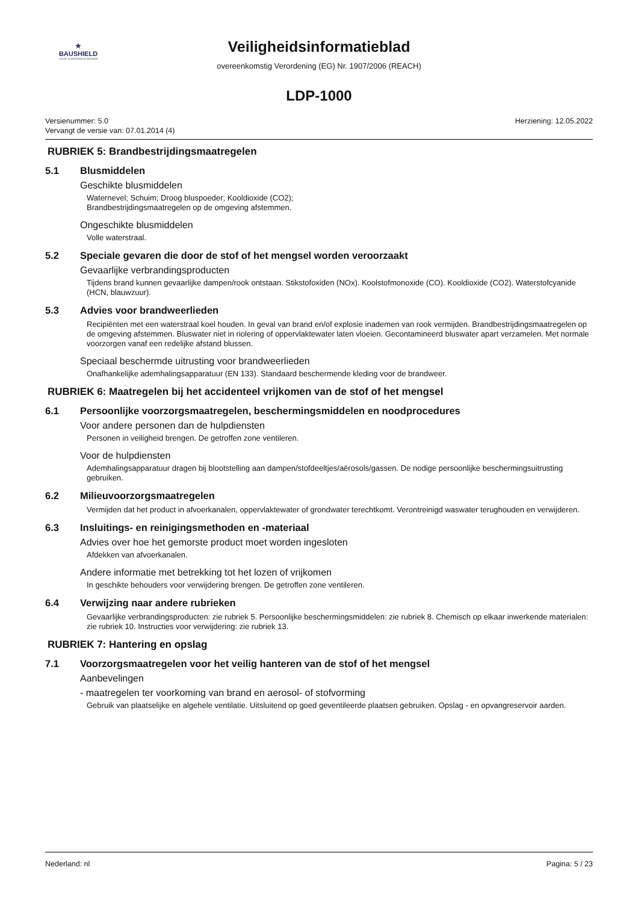★
BAUSHIELD
LUCHT- & WATERDICHT BOUWEN
Veiligheidsinformatieblad
overeenkomstig Verordening (EG) Nr. 1907/2006 (REACH)
LDP-1000
Versienummer: 5.0
Vervangt de versie van: 07.01.2014 (4)
Herziening: 12.05.2022
RUBRIEK 5: Brandbestrijdingsmaatregelen
5.1 Blusmiddelen
Geschikte blusmiddelen
Waternevel; Schuim; Droog bluspoeder; Kooldioxide (CO2);
Brandbestrijdingsmaatregelen op de omgeving afstemmen.
Ongeschikte blusmiddelen
Volle waterstraal.
5.2 Speciale gevaren die door de stof of het mengsel worden veroorzaakt
Gevaarlijke verbrandingsproducten
Tijdens brand kunnen gevaarlijke dampen/rook ontstaan. Stikstofoxiden (NOx). Koolstofmonoxide (CO). Kooldioxide (CO2). Waterstofcyanide (HCN, blauwzuur).
5.3 Advies voor brandweerlieden
Recipiënten met een waterstraal koel houden. In geval van brand en/of explosie inademen van rook vermijden. Brandbestrijdingsmaatregelen op de omgeving afstemmen. Bluswater niet in riolering of oppervlaktewater laten vloeien. Gecontamineerd bluswater apart verzamelen. Met normale voorzorgen vanaf een redelijke afstand blussen.
Speciaal beschermde uitrusting voor brandweerlieden
Onafhankelijke ademhalingsapparatuur (EN 133). Standaard beschermende kleding voor de brandweer.
RUBRIEK 6: Maatregelen bij het accidenteel vrijkomen van de stof of het mengsel
6.1 Persoonlijke voorzorgsmaatregelen, beschermingsmiddelen en noodprocedures
Voor andere personen dan de hulpdiensten
Personen in veiligheid brengen. De getroffen zone ventileren.
Voor de hulpdiensten
Ademhalingsapparatuur dragen bij blootstelling aan dampen/stofdeeltjes/aërosols/gassen. De nodige persoonlijke beschermingsuitrusting gebruiken.
6.2 Milieuvoorzorgsmaatregelen
Vermijden dat het product in afvoerkanalen, oppervlaktewater of grondwater terechtkomt. Verontreinigd waswater terughouden en verwijderen.
6.3 Insluitings- en reinigingsmethoden en -materiaal
Advies over hoe het gemorste product moet worden ingesloten
Afdekken van afvoerkanalen.
Andere informatie met betrekking tot het lozen of vrijkomen
In geschikte behouders voor verwijdering brengen. De getroffen zone ventileren.
6.4 Verwijzing naar andere rubrieken
Gevaarlijke verbrandingsproducten: zie rubriek 5. Persoonlijke beschermingsmiddelen: zie rubriek 8. Chemisch op elkaar inwerkende materialen: zie rubriek 10. Instructies voor verwijdering: zie rubriek 13.
RUBRIEK 7: Hantering en opslag
7.1 Voorzorgsmaatregelen voor het veilig hanteren van de stof of het mengsel
Aanbevelingen
- maatregelen ter voorkoming van brand en aerosol- of stofvorming
Gebruik van plaatselijke en algehele ventilatie. Uitsluitend op goed geventileerde plaatsen gebruiken. Opslag - en opvangreservoir aarden.
Nederland: nl Pagina: 5 / 23